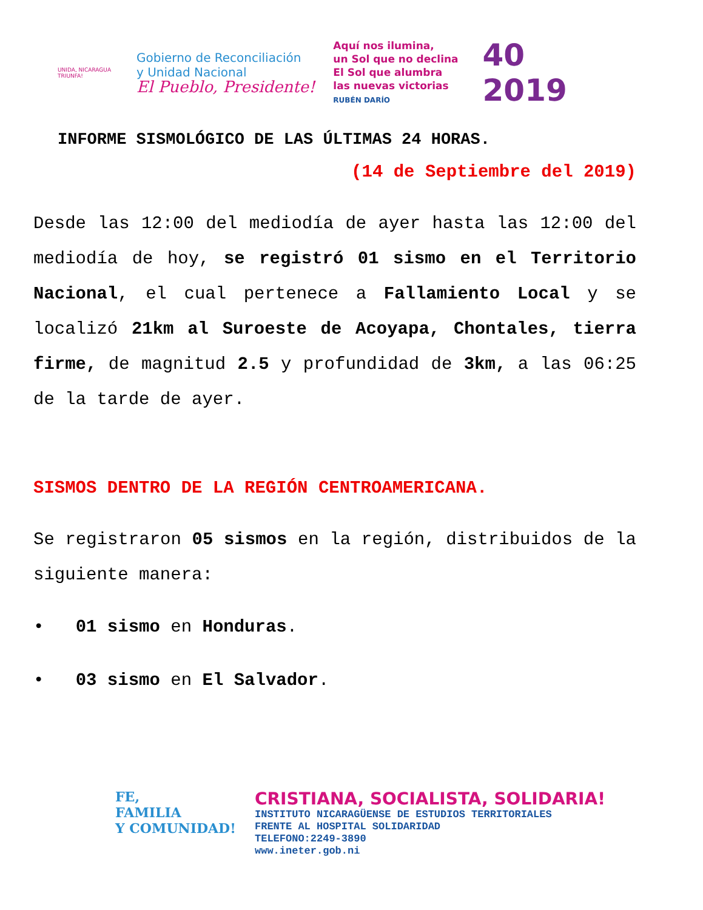UNIDA, NICARAGUA TRIUNFA!
Gobierno de Reconciliación
y Unidad Nacional
El Pueblo, Presidente!
Aquí nos ilumina,
un Sol que no declina
El Sol que alumbra
las nuevas victorias
RUBÉN DARÍO
40
2019
INFORME SISMOLÓGICO DE LAS ÚLTIMAS 24 HORAS.
(14 de Septiembre del 2019)
Desde las 12:00 del mediodía de ayer hasta las 12:00 del mediodía de hoy, se registró 01 sismo en el Territorio Nacional, el cual pertenece a Fallamiento Local y se localizó 21km al Suroeste de Acoyapa, Chontales, tierra firme, de magnitud 2.5 y profundidad de 3km, a las 06:25 de la tarde de ayer.
SISMOS DENTRO DE LA REGIÓN CENTROAMERICANA.
Se registraron 05 sismos en la región, distribuidos de la siguiente manera:
• 01 sismo en Honduras.
• 03 sismo en El Salvador.
FE,
FAMILIA
Y COMUNIDAD!
CRISTIANA, SOCIALISTA, SOLIDARIA!
INSTITUTO NICARAGÜENSE DE ESTUDIOS TERRITORIALES
FRENTE AL HOSPITAL SOLIDARIDAD
TELEFONO:2249-3890
www.ineter.gob.ni